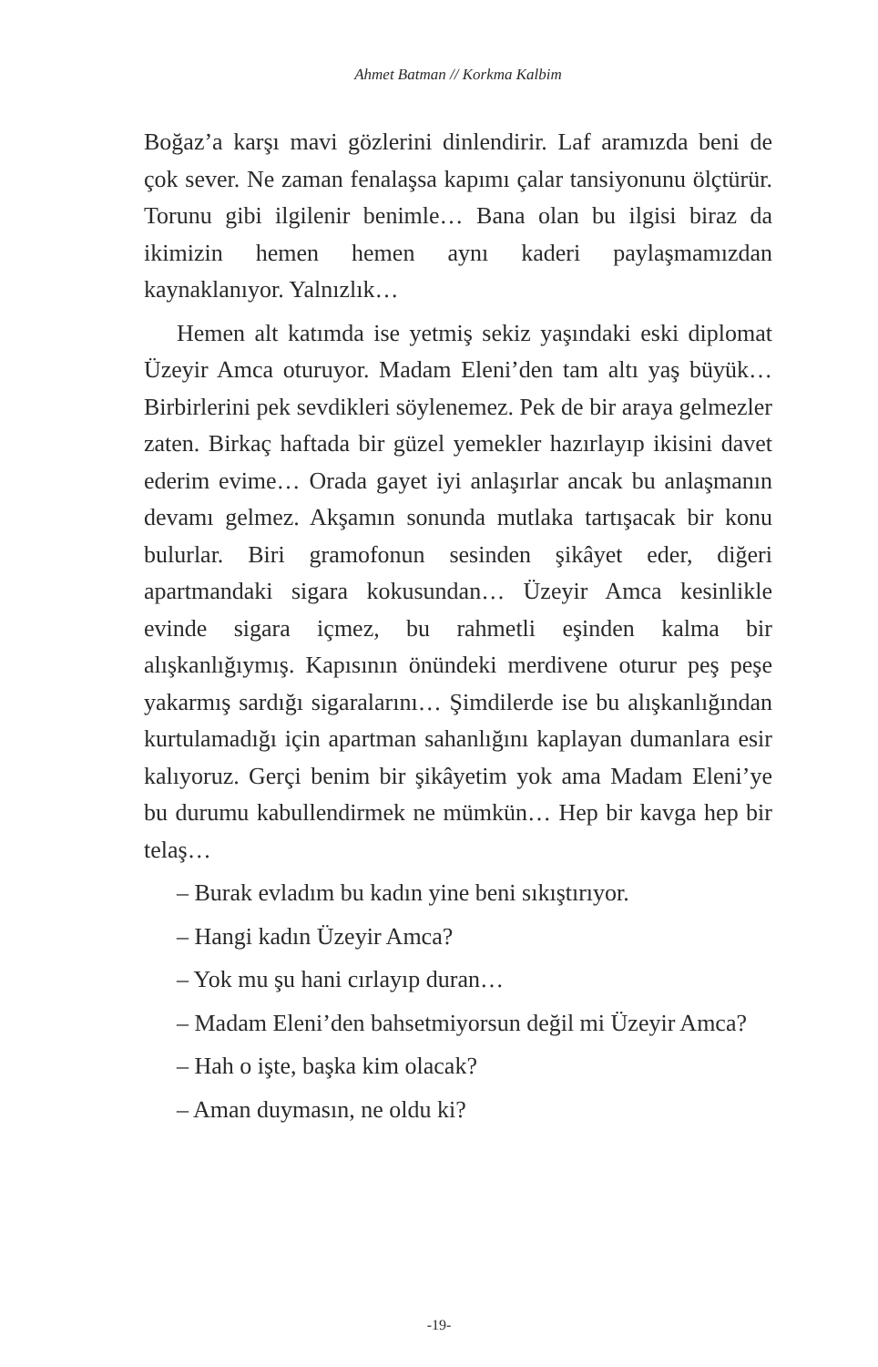Ahmet Batman // Korkma Kalbim
Boğaz’a karşı mavi gözlerini dinlendirir. Laf aramızda beni de çok sever. Ne zaman fenalaşsa kapımı çalar tansiyonunu ölçtürür. Torunu gibi ilgilenir benimle… Bana olan bu ilgisi biraz da ikimizin hemen hemen aynı kaderi paylaşmamızdan kaynaklanıyor. Yalnızlık…
Hemen alt katımda ise yetmiş sekiz yaşındaki eski diplomat Üzeyir Amca oturuyor. Madam Eleni’den tam altı yaş büyük… Birbirlerini pek sevdikleri söylenemez. Pek de bir araya gelmezler zaten. Birkaç haftada bir güzel yemekler hazırlayıp ikisini davet ederim evime… Orada gayet iyi anlaşırlar ancak bu anlaşmanın devamı gelmez. Akşamın sonunda mutlaka tartışacak bir konu bulurlar. Biri gramofonun sesinden şikâyet eder, diğeri apartmandaki sigara kokusundan… Üzeyir Amca kesinlikle evinde sigara içmez, bu rahmetli eşinden kalma bir alışkanlığıymış. Kapısının önündeki merdivene oturur peş peşe yakarmış sardığı sigaralarını… Şimdilerde ise bu alışkanlığından kurtulamadığı için apartman sahanlığını kaplayan dumanlara esir kalıyoruz. Gerçi benim bir şikâyetim yok ama Madam Eleni’ye bu durumu kabullendirmek ne mümkün… Hep bir kavga hep bir telaş…
– Burak evladım bu kadın yine beni sıkıştırıyor.
– Hangi kadın Üzeyir Amca?
– Yok mu şu hani cırlayıp duran…
– Madam Eleni’den bahsetmiyorsun değil mi Üzeyir Amca?
– Hah o işte, başka kim olacak?
– Aman duymasın, ne oldu ki?
-19-